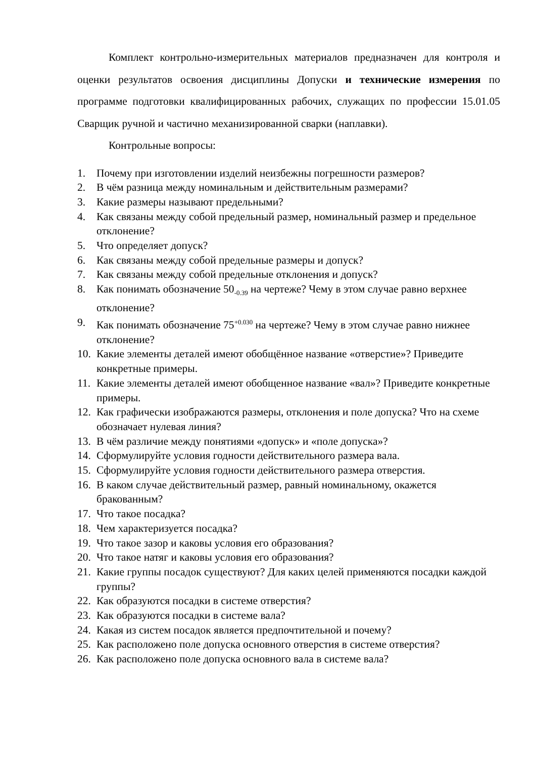Комплект контрольно-измерительных материалов предназначен для контроля и оценки результатов освоения дисциплины Допуски и технические измерения по программе подготовки квалифицированных рабочих, служащих по профессии 15.01.05 Сварщик ручной и частично механизированной сварки (наплавки).
Контрольные вопросы:
1. Почему при изготовлении изделий неизбежны погрешности размеров?
2. В чём разница между номинальным и действительным размерами?
3. Какие размеры называют предельными?
4. Как связаны между собой предельный размер, номинальный размер и предельное отклонение?
5. Что определяет допуск?
6. Как связаны между собой предельные размеры и допуск?
7. Как связаны между собой предельные отклонения и допуск?
8. Как понимать обозначение 50<sub>-0.39</sub> на чертеже? Чему в этом случае равно верхнее отклонение?
9. Как понимать обозначение 75<sup>+0.030</sup> на чертеже? Чему в этом случае равно нижнее отклонение?
10. Какие элементы деталей имеют обобщённое название «отверстие»? Приведите конкретные примеры.
11. Какие элементы деталей имеют обобщенное название «вал»? Приведите конкретные примеры.
12. Как графически изображаются размеры, отклонения и поле допуска? Что на схеме обозначает нулевая линия?
13. В чём различие между понятиями «допуск» и «поле допуска»?
14. Сформулируйте условия годности действительного размера вала.
15. Сформулируйте условия годности действительного размера отверстия.
16. В каком случае действительный размер, равный номинальному, окажется бракованным?
17. Что такое посадка?
18. Чем характеризуется посадка?
19. Что такое зазор и каковы условия его образования?
20. Что такое натяг и каковы условия его образования?
21. Какие группы посадок существуют? Для каких целей применяются посадки каждой группы?
22. Как образуются посадки в системе отверстия?
23. Как образуются посадки в системе вала?
24. Какая из систем посадок является предпочтительной и почему?
25. Как расположено поле допуска основного отверстия в системе отверстия?
26. Как расположено поле допуска основного вала в системе вала?